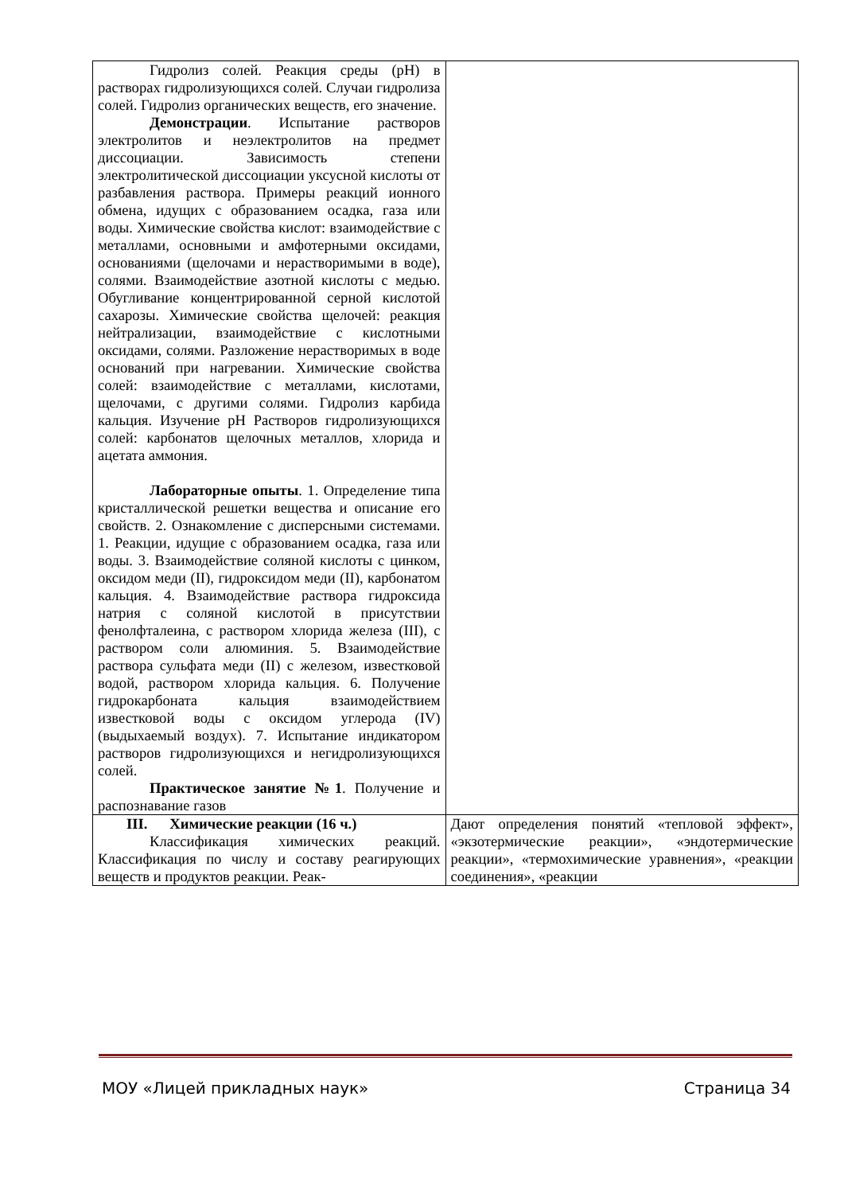| Гидролиз солей. Реакция среды (рН) в растворах гидролизующихся солей. Случаи гидролиза солей. Гидролиз органических веществ, его значение. Демонстрации . Испытание растворов электролитов и неэлектролитов на предмет диссоциации. Зависимость степени электролитической диссоциации уксусной кислоты от разбавления раствора. Примеры реакций ионного обмена, идущих с образованием осадка, газа или воды. Химические свойства кислот: взаимодействие с металлами, основными и амфотерными оксидами, основаниями (щелочами и нерастворимыми в воде), солями. Взаимодействие азотной кислоты с медью. Обугливание концентрированной серной кислотой сахарозы. Химические свойства щелочей: реакция нейтрализации, взаимодействие с кислотными оксидами, солями. Разложение нерастворимых в воде оснований при нагревании. Химические свойства солей: взаимодействие с металлами, кислотами, щелочами, с другими солями. Гидролиз карбида кальция. Изучение рН Растворов гидролизующихся солей: карбонатов щелочных металлов, хлорида и ацетата аммония. Лабораторные опыты . 1. Определение типа кристаллической решетки вещества и описание его свойств. 2. Ознакомление с дисперсными системами. 1. Реакции, идущие с образованием осадка, газа или воды. 3. Взаимодействие соляной кислоты с цинком, оксидом меди (II), гидроксидом меди (II), карбонатом кальция. 4. Взаимодействие раствора гидроксида натрия с соляной кислотой в присутствии фенолфталеина, с раствором хлорида железа (III), с раствором соли алюминия. 5. Взаимодействие раствора сульфата меди (II) с железом, известковой водой, раствором хлорида кальция. 6. Получение гидрокарбоната кальция взаимодействием известковой воды с оксидом углерода (IV) (выдыхаемый воздух). 7. Испытание индикатором растворов гидролизующихся и негидролизующихся солей. Практическое занятие №1 . Получение и распознавание газов | |
| III. Химические реакции (16 ч.) Классификация химических реакций. Классификация по числу и составу реагирующих веществ и продуктов реакции. Реак- | Дают определения понятий «тепловой эффект», «экзотермические реакции», «эндотермические реакции», «термохимические уравнения», «реакции соединения», «реакции |
МОУ «Лицей прикладных наук» Страница 34